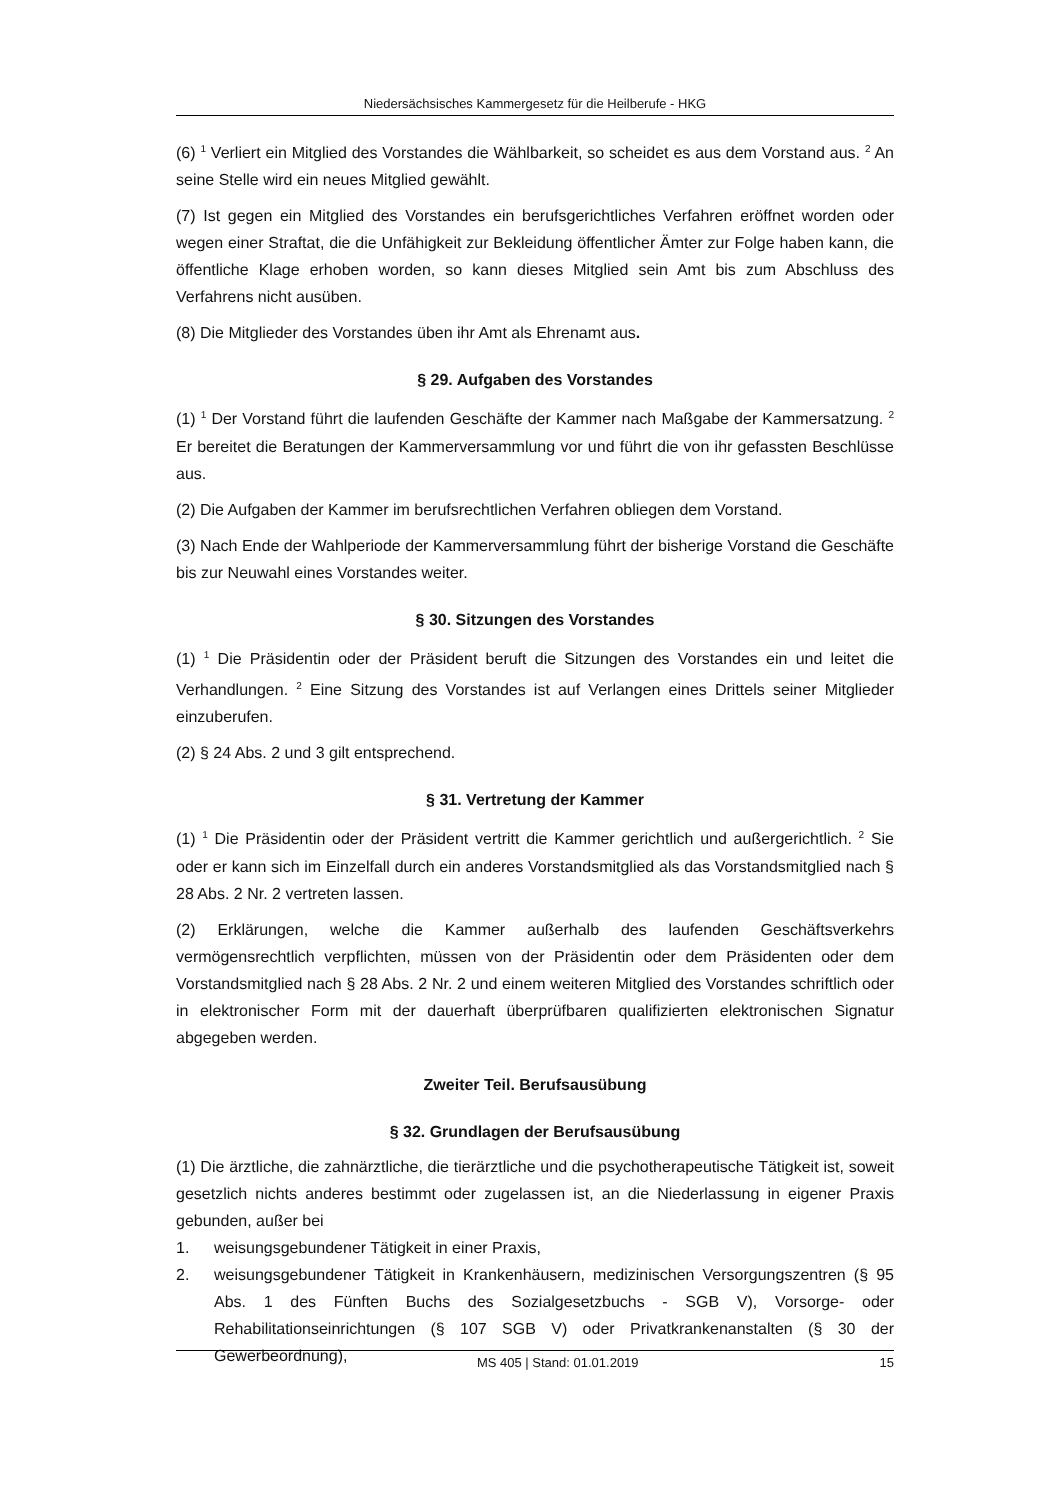Niedersächsisches Kammergesetz für die Heilberufe - HKG
(6) <sup>1</sup> Verliert ein Mitglied des Vorstandes die Wählbarkeit, so scheidet es aus dem Vorstand aus. <sup>2</sup> An seine Stelle wird ein neues Mitglied gewählt.
(7) Ist gegen ein Mitglied des Vorstandes ein berufsgerichtliches Verfahren eröffnet worden oder wegen einer Straftat, die die Unfähigkeit zur Bekleidung öffentlicher Ämter zur Folge haben kann, die öffentliche Klage erhoben worden, so kann dieses Mitglied sein Amt bis zum Abschluss des Verfahrens nicht ausüben.
(8) Die Mitglieder des Vorstandes üben ihr Amt als Ehrenamt aus.
§ 29. Aufgaben des Vorstandes
(1) <sup>1</sup> Der Vorstand führt die laufenden Geschäfte der Kammer nach Maßgabe der Kammersatzung. <sup>2</sup> Er bereitet die Beratungen der Kammerversammlung vor und führt die von ihr gefassten Beschlüsse aus.
(2) Die Aufgaben der Kammer im berufsrechtlichen Verfahren obliegen dem Vorstand.
(3) Nach Ende der Wahlperiode der Kammerversammlung führt der bisherige Vorstand die Geschäfte bis zur Neuwahl eines Vorstandes weiter.
§ 30. Sitzungen des Vorstandes
(1) <sup>1</sup> Die Präsidentin oder der Präsident beruft die Sitzungen des Vorstandes ein und leitet die Verhandlungen. <sup>2</sup> Eine Sitzung des Vorstandes ist auf Verlangen eines Drittels seiner Mitglieder einzuberufen.
(2) § 24 Abs. 2 und 3 gilt entsprechend.
§ 31. Vertretung der Kammer
(1) <sup>1</sup> Die Präsidentin oder der Präsident vertritt die Kammer gerichtlich und außergerichtlich. <sup>2</sup> Sie oder er kann sich im Einzelfall durch ein anderes Vorstandsmitglied als das Vorstandsmitglied nach § 28 Abs. 2 Nr. 2 vertreten lassen.
(2) Erklärungen, welche die Kammer außerhalb des laufenden Geschäftsverkehrs vermögensrechtlich verpflichten, müssen von der Präsidentin oder dem Präsidenten oder dem Vorstandsmitglied nach § 28 Abs. 2 Nr. 2 und einem weiteren Mitglied des Vorstandes schriftlich oder in elektronischer Form mit der dauerhaft überprüfbaren qualifizierten elektronischen Signatur abgegeben werden.
Zweiter Teil. Berufsausübung
§ 32. Grundlagen der Berufsausübung
(1) Die ärztliche, die zahnärztliche, die tierärztliche und die psychotherapeutische Tätigkeit ist, soweit gesetzlich nichts anderes bestimmt oder zugelassen ist, an die Niederlassung in eigener Praxis gebunden, außer bei
1. weisungsgebundener Tätigkeit in einer Praxis,
2. weisungsgebundener Tätigkeit in Krankenhäusern, medizinischen Versorgungszentren (§ 95 Abs. 1 des Fünften Buchs des Sozialgesetzbuchs - SGB V), Vorsorge- oder Rehabilitationseinrichtungen (§ 107 SGB V) oder Privatkrankenanstalten (§ 30 der Gewerbeordnung),
MS 405 | Stand: 01.01.2019 15